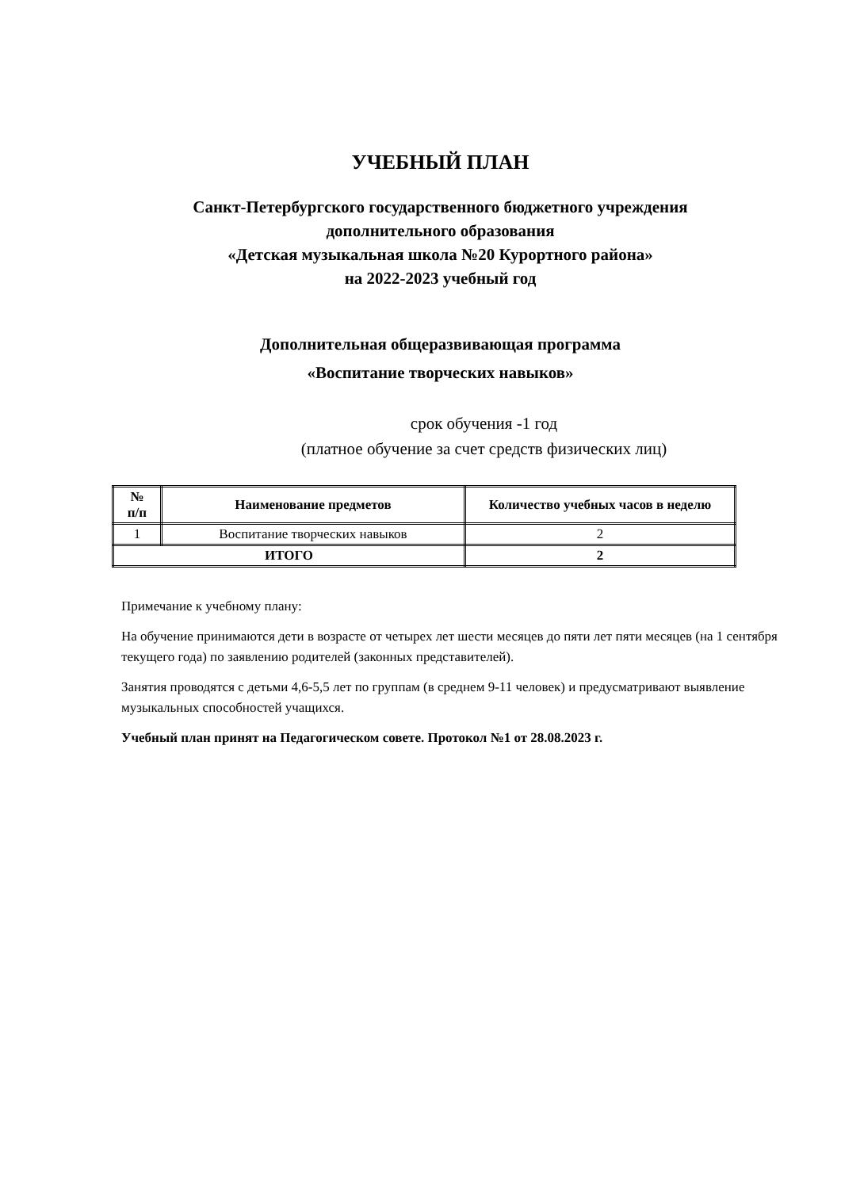УЧЕБНЫЙ ПЛАН
Санкт-Петербургского государственного бюджетного учреждения
дополнительного образования
«Детская музыкальная школа №20 Курортного района»
на 2022-2023 учебный год
Дополнительная общеразвивающая программа
«Воспитание творческих навыков»
срок обучения -1 год
(платное обучение за счет средств физических лиц)
| № п/п | Наименование предметов | Количество учебных часов в неделю |
| --- | --- | --- |
| 1 | Воспитание творческих навыков | 2 |
| ИТОГО | | 2 |
Примечание к учебному плану:
На обучение принимаются дети в возрасте от четырех лет шести месяцев до пяти лет пяти месяцев (на 1 сентября текущего года) по заявлению родителей (законных представителей).
Занятия проводятся с детьми 4,6-5,5 лет по группам (в среднем 9-11 человек) и предусматривают выявление музыкальных способностей учащихся.
Учебный план принят на Педагогическом совете. Протокол №1 от 28.08.2023 г.